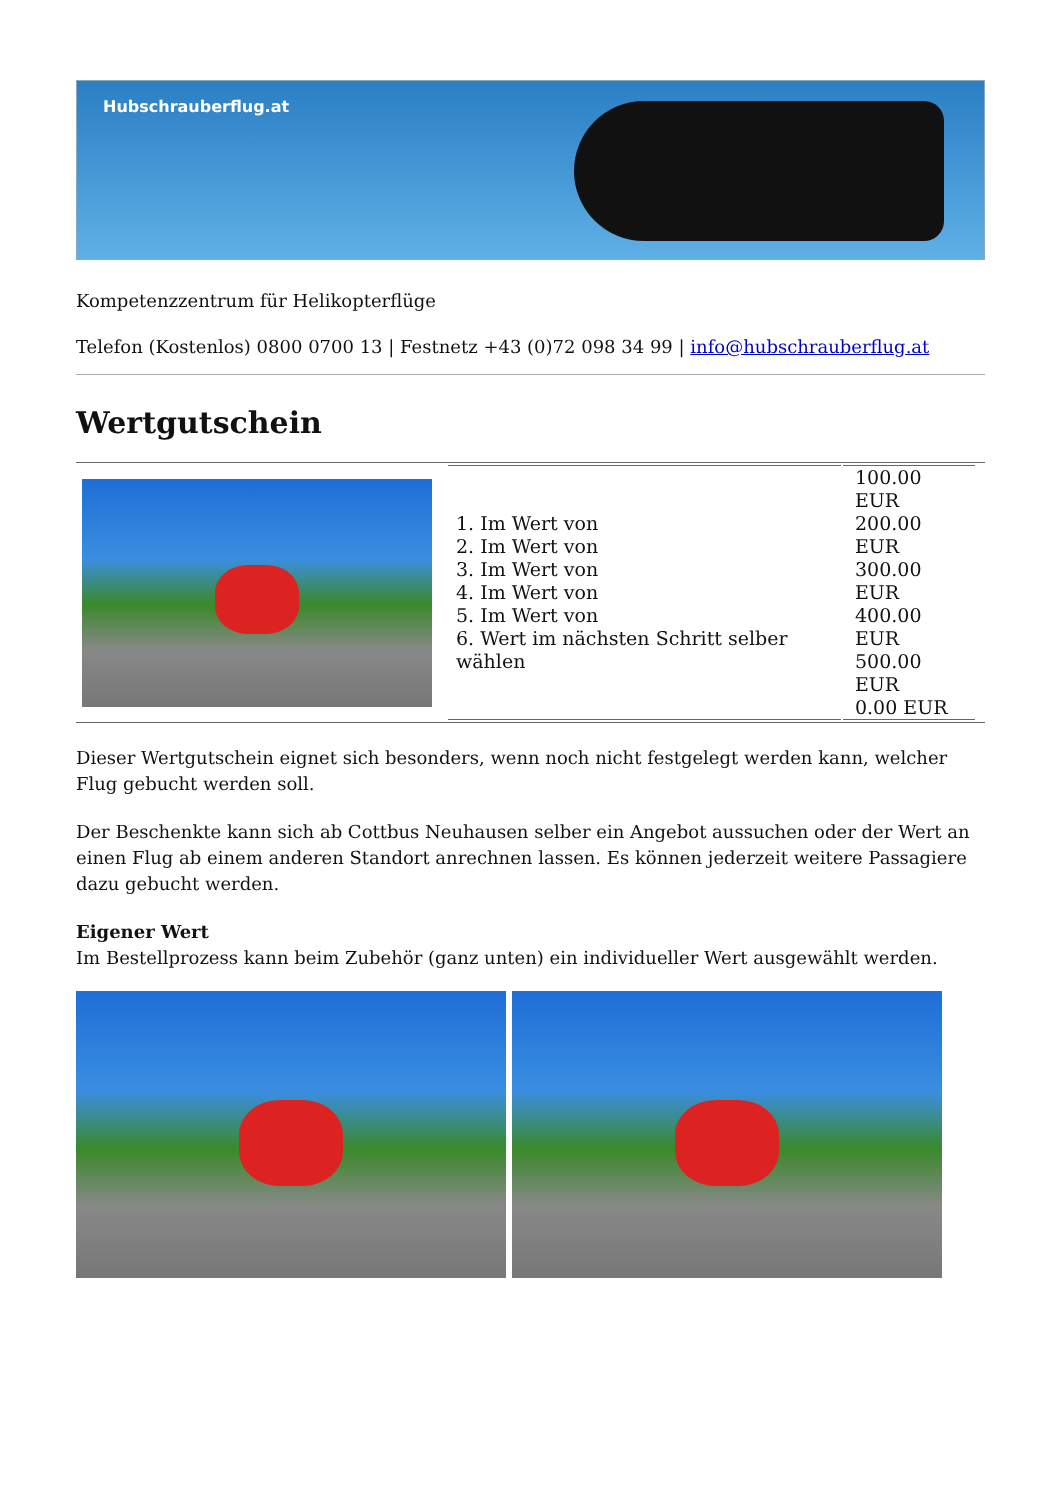Hubschrauberflug.at
Kompetenzzentrum für Helikopterflüge
Telefon (Kostenlos) 0800 0700 13 | Festnetz +43 (0)72 098 34 99 | info@hubschrauberflug.at
Wertgutschein
| | / 1. Im Wert von 2. Im Wert von 3. Im Wert von 4. Im Wert von 5. Im Wert von 6. Wert im nächsten Schritt selber wählen / 100.00 EUR 200.00 EUR 300.00 EUR 400.00 EUR 500.00 EUR 0.00 EUR / |
Dieser Wertgutschein eignet sich besonders, wenn noch nicht festgelegt werden kann, welcher Flug gebucht werden soll.
Der Beschenkte kann sich ab Cottbus Neuhausen selber ein Angebot aussuchen oder der Wert an einen Flug ab einem anderen Standort anrechnen lassen. Es können jederzeit weitere Passagiere dazu gebucht werden.
Eigener Wert
Im Bestellprozess kann beim Zubehör (ganz unten) ein individueller Wert ausgewählt werden.